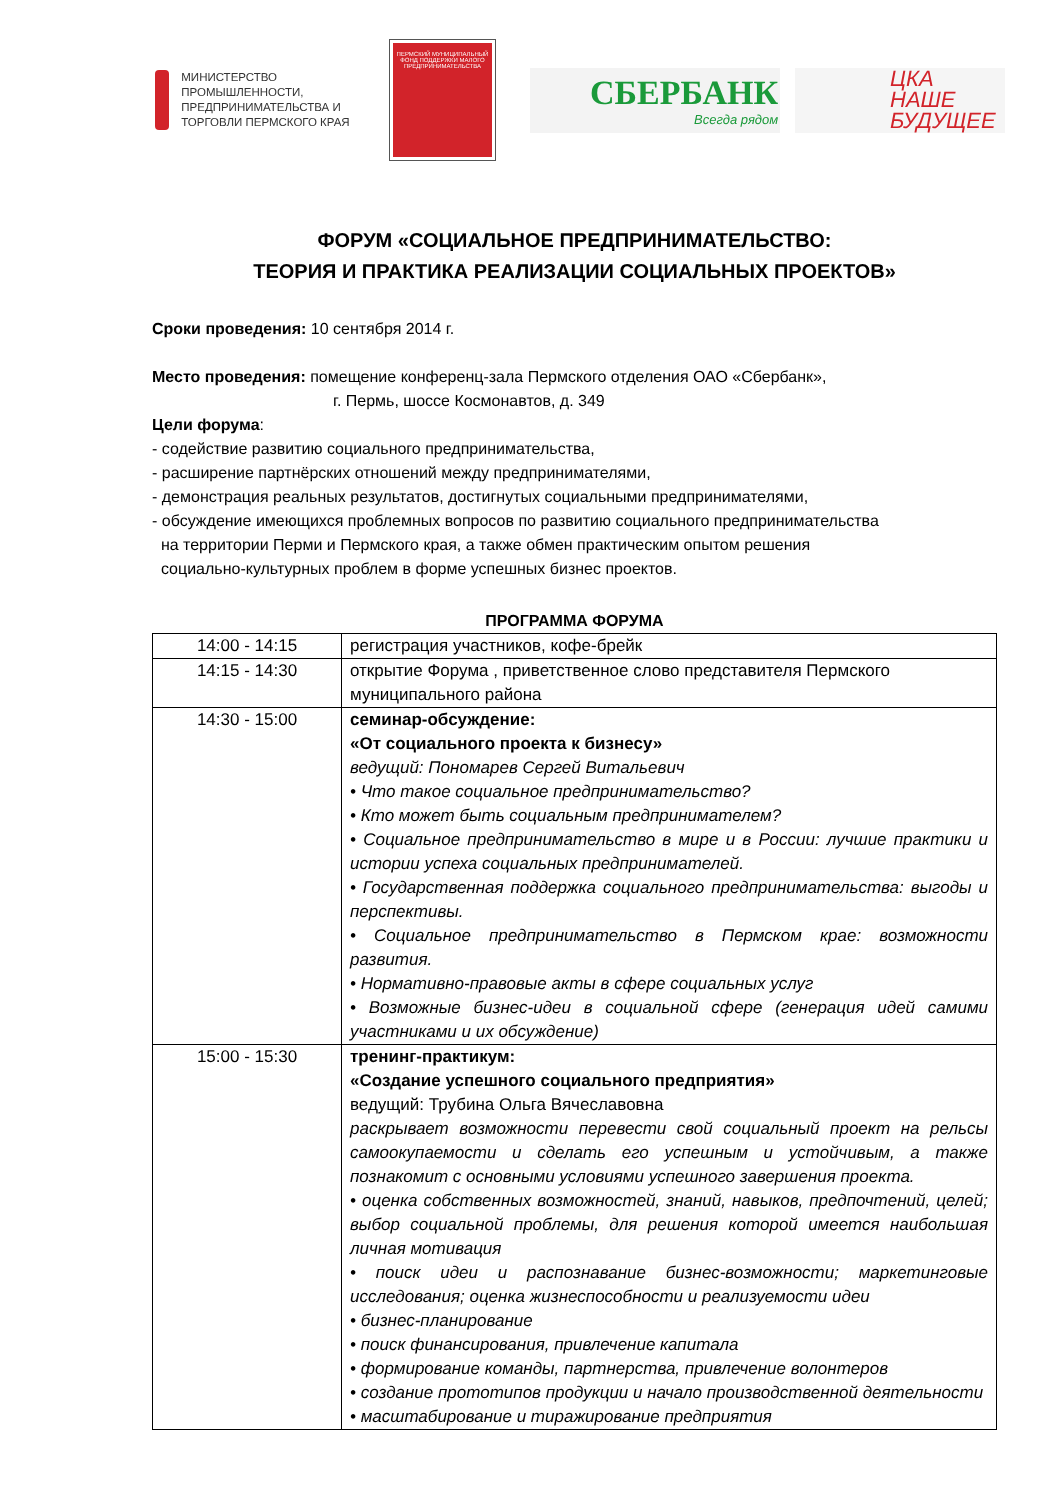МИНИСТЕРСТВО ПРОМЫШЛЕННОСТИ, ПРЕДПРИНИМАТЕЛЬСТВА И ТОРГОВЛИ ПЕРМСКОГО КРАЯ
ПЕРМСКИЙ МУНИЦИПАЛЬНЫЙ ФОНД ПОДДЕРЖКИ МАЛОГО ПРЕДПРИНИМАТЕЛЬСТВА
СБЕРБАНК
Всегда рядом
ЦКА
НАШЕ
БУДУЩЕЕ
ФОРУМ «СОЦИАЛЬНОЕ ПРЕДПРИНИМАТЕЛЬСТВО:
ТЕОРИЯ И ПРАКТИКА РЕАЛИЗАЦИИ СОЦИАЛЬНЫХ ПРОЕКТОВ»
Сроки проведения: 10 сентября 2014 г.
Место проведения: помещение конференц-зала Пермского отделения ОАО «Сбербанк»,
г. Пермь, шоссе Космонавтов, д. 349
Цели форума:
- содействие развитию социального предпринимательства,
- расширение партнёрских отношений между предпринимателями,
- демонстрация реальных результатов, достигнутых социальными предпринимателями,
- обсуждение имеющихся проблемных вопросов по развитию социального предпринимательства
на территории Перми и Пермского края, а также обмен практическим опытом решения
социально-культурных проблем в форме успешных бизнес проектов.
ПРОГРАММА ФОРУМА
| 14:00 - 14:15 | регистрация участников, кофе-брейк |
| 14:15 - 14:30 | открытие Форума , приветственное слово представителя Пермского муниципального района |
| 14:30 - 15:00 | семинар-обсуждение: «От социального проекта к бизнесу» ведущий: Пономарев Сергей Витальевич • Что такое социальное предпринимательство? • Кто может быть социальным предпринимателем? • Социальное предпринимательство в мире и в России: лучшие практики и истории успеха социальных предпринимателей. • Государственная поддержка социального предпринимательства: выгоды и перспективы. • Социальное предпринимательство в Пермском крае: возможности развития. • Нормативно-правовые акты в сфере социальных услуг • Возможные бизнес-идеи в социальной сфере (генерация идей самими участниками и их обсуждение) |
| 15:00 - 15:30 | тренинг-практикум: «Создание успешного социального предприятия» ведущий: Трубина Ольга Вячеславовна раскрывает возможности перевести свой социальный проект на рельсы самоокупаемости и сделать его успешным и устойчивым, а также познакомит с основными условиями успешного завершения проекта. • оценка собственных возможностей, знаний, навыков, предпочтений, целей; выбор социальной проблемы, для решения которой имеется наибольшая личная мотивация • поиск идеи и распознавание бизнес-возможности; маркетинговые исследования; оценка жизнеспособности и реализуемости идеи • бизнес-планирование • поиск финансирования, привлечение капитала • формирование команды, партнерства, привлечение волонтеров • создание прототипов продукции и начало производственной деятельности • масштабирование и тиражирование предприятия |